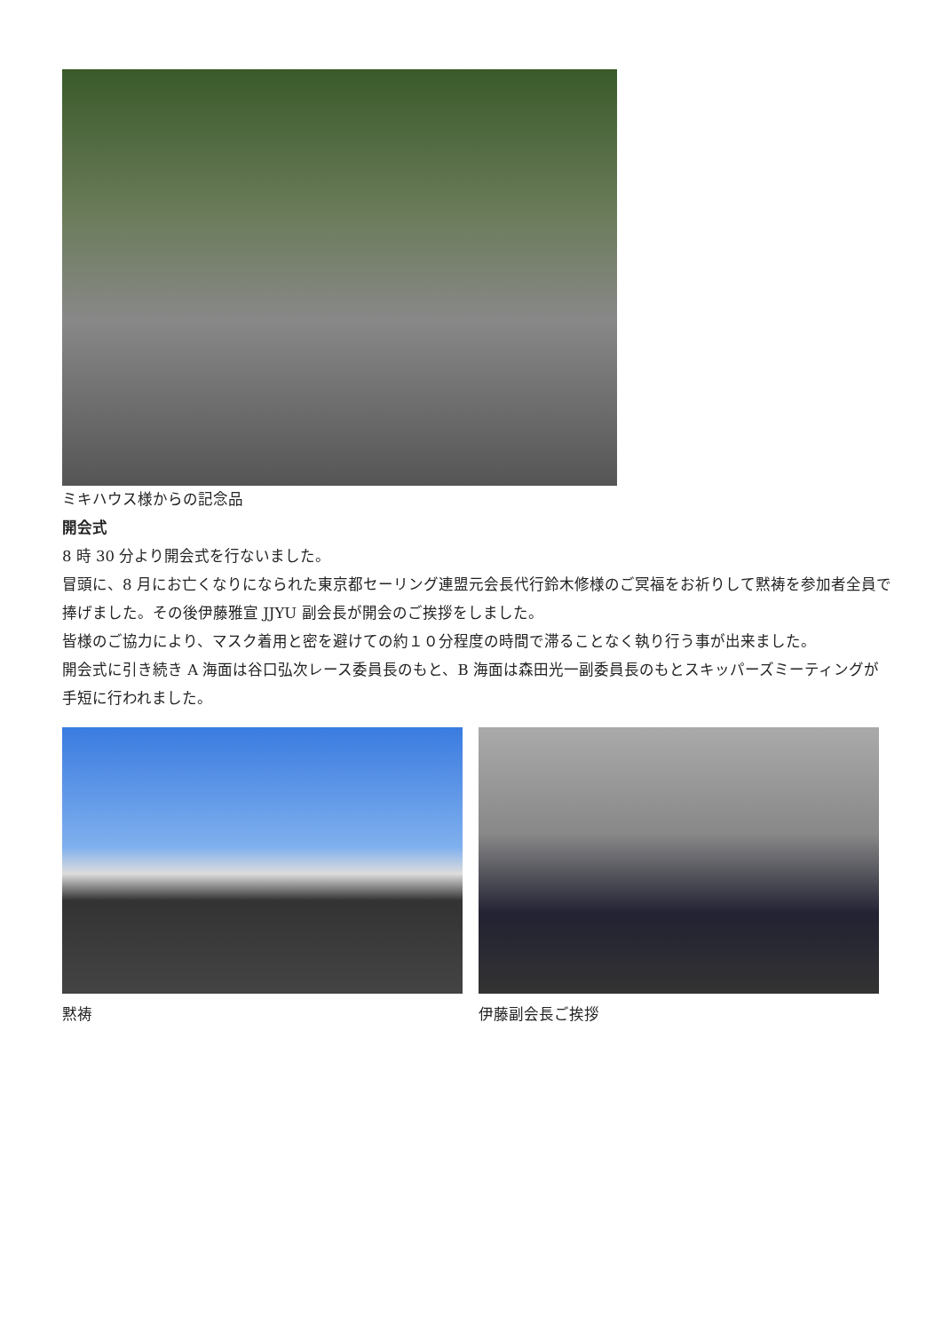ミキハウス様からの記念品
開会式
8 時 30 分より開会式を行ないました。
冒頭に、8 月にお亡くなりになられた東京都セーリング連盟元会長代行鈴木修様のご冥福をお祈りして黙祷を参加者全員で捧げました。その後伊藤雅宣 JJYU 副会長が開会のご挨拶をしました。
皆様のご協力により、マスク着用と密を避けての約１０分程度の時間で滞ることなく執り行う事が出来ました。
開会式に引き続き A 海面は谷口弘次レース委員長のもと、B 海面は森田光一副委員長のもとスキッパーズミーティングが手短に行われました。
黙祷 伊藤副会長ご挨拶